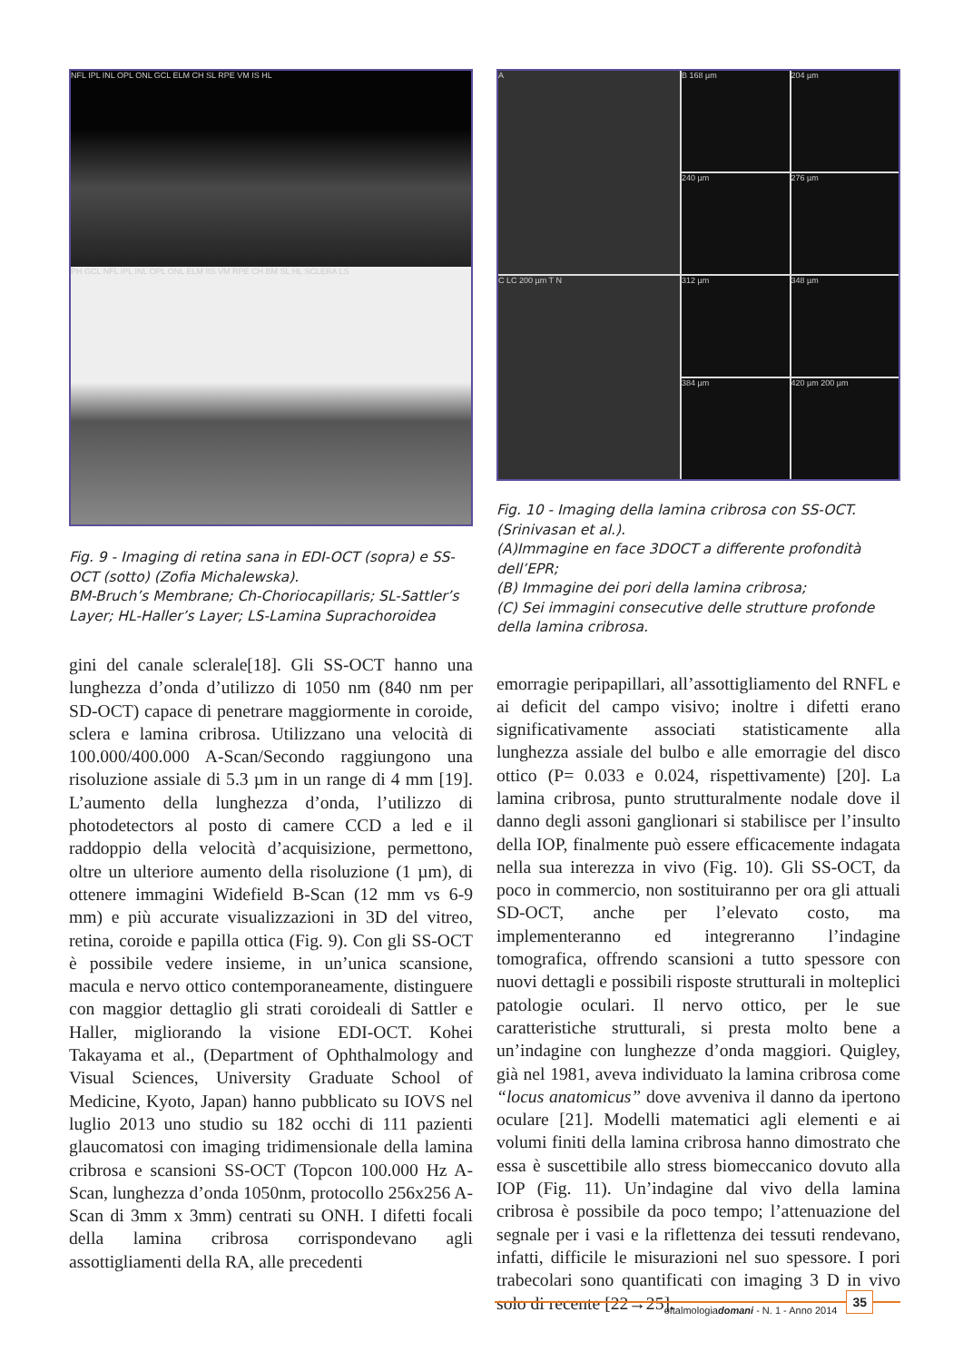NFL IPL INL OPL ONL GCL ELM CH SL RPE VM IS HL
PH GCL NFL IPL INL OPL ONL ELM IIS VM RPE CH BM SL HL SCLERA LS
Fig. 9 - Imaging di retina sana in EDI-OCT (sopra) e SS-OCT (sotto) (Zofia Michalewska).
BM-Bruch’s Membrane; Ch-Choriocapillaris; SL-Sattler’s Layer; HL-Haller’s Layer; LS-Lamina Suprachoroidea
gini del canale sclerale[18]. Gli SS-OCT hanno una lunghezza d’onda d’utilizzo di 1050 nm (840 nm per SD-OCT) capace di penetrare maggiormente in coroide, sclera e lamina cribrosa. Utilizzano una velocità di 100.000/400.000 A-Scan/Secondo raggiungono una risoluzione assiale di 5.3 µm in un range di 4 mm [19]. L’aumento della lunghezza d’onda, l’utilizzo di photodetectors al posto di camere CCD a led e il raddoppio della velocità d’acquisizione, permettono, oltre un ulteriore aumento della risoluzione (1 µm), di ottenere immagini Widefield B-Scan (12 mm vs 6-9 mm) e più accurate visualizzazioni in 3D del vitreo, retina, coroide e papilla ottica (Fig. 9). Con gli SS-OCT è possibile vedere insieme, in un’unica scansione, macula e nervo ottico contemporaneamente, distinguere con maggior dettaglio gli strati coroideali di Sattler e Haller, migliorando la visione EDI-OCT. Kohei Takayama et al., (Department of Ophthalmology and Visual Sciences, University Graduate School of Medicine, Kyoto, Japan) hanno pubblicato su IOVS nel luglio 2013 uno studio su 182 occhi di 111 pazienti glaucomatosi con imaging tridimensionale della lamina cribrosa e scansioni SS-OCT (Topcon 100.000 Hz A-Scan, lunghezza d’onda 1050nm, protocollo 256x256 A-Scan di 3mm x 3mm) centrati su ONH. I difetti focali della lamina cribrosa corrispondevano agli assottigliamenti della RA, alle precedenti
A
B 168 µm
204 µm
240 µm
276 µm
C LC 200 µm T N
312 µm
348 µm
384 µm
420 µm 200 µm
Fig. 10 - Imaging della lamina cribrosa con SS-OCT. (Srinivasan et al.).
(A)Immagine en face 3DOCT a differente profondità dell’EPR;
(B) Immagine dei pori della lamina cribrosa;
(C) Sei immagini consecutive delle strutture profonde della lamina cribrosa.
emorragie peripapillari, all’assottigliamento del RNFL e ai deficit del campo visivo; inoltre i difetti erano significativamente associati statisticamente alla lunghezza assiale del bulbo e alle emorragie del disco ottico (P= 0.033 e 0.024, rispettivamente) [20]. La lamina cribrosa, punto strutturalmente nodale dove il danno degli assoni ganglionari si stabilisce per l’insulto della IOP, finalmente può essere efficacemente indagata nella sua interezza in vivo (Fig. 10). Gli SS-OCT, da poco in commercio, non sostituiranno per ora gli attuali SD-OCT, anche per l’elevato costo, ma implementeranno ed integreranno l’indagine tomografica, offrendo scansioni a tutto spessore con nuovi dettagli e possibili risposte strutturali in molteplici patologie oculari. Il nervo ottico, per le sue caratteristiche strutturali, si presta molto bene a un’indagine con lunghezze d’onda maggiori. Quigley, già nel 1981, aveva individuato la lamina cribrosa come “locus anatomicus” dove avveniva il danno da ipertono oculare [21]. Modelli matematici agli elementi e ai volumi finiti della lamina cribrosa hanno dimostrato che essa è suscettibile allo stress biomeccanico dovuto alla IOP (Fig. 11). Un’indagine dal vivo della lamina cribrosa è possibile da poco tempo; l’attenuazione del segnale per i vasi e la riflettenza dei tessuti rendevano, infatti, difficile le misurazioni nel suo spessore. I pori trabecolari sono quantificati con imaging 3 D in vivo solo di recente [22→25].
oftalmologiadomani - N. 1 - Anno 2014 35